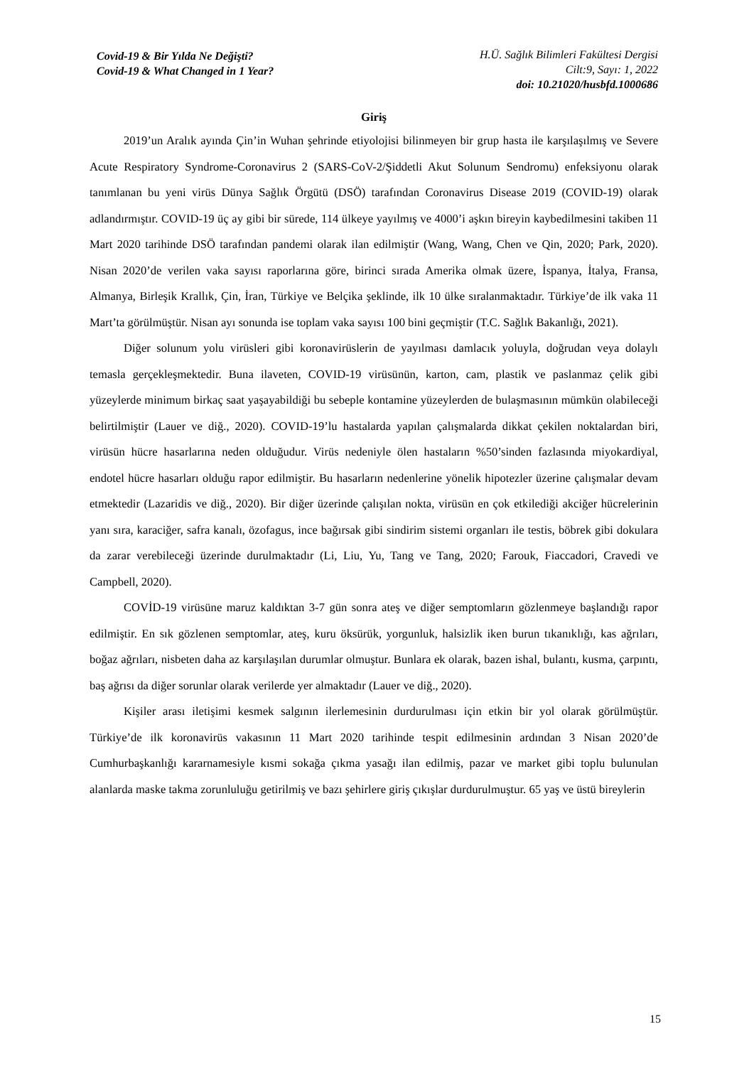Covid-19 & Bir Yılda Ne Değişti?
Covid-19 & What Changed in 1 Year?
H.Ü. Sağlık Bilimleri Fakültesi Dergisi
Cilt:9, Sayı: 1, 2022
doi: 10.21020/husbfd.1000686
Giriş
2019’un Aralık ayında Çin’in Wuhan şehrinde etiyolojisi bilinmeyen bir grup hasta ile karşılaşılmış ve Severe Acute Respiratory Syndrome-Coronavirus 2 (SARS-CoV-2/Şiddetli Akut Solunum Sendromu) enfeksiyonu olarak tanımlanan bu yeni virüs Dünya Sağlık Örgütü (DSÖ) tarafından Coronavirus Disease 2019 (COVID-19) olarak adlandırmıştır. COVID-19 üç ay gibi bir sürede, 114 ülkeye yayılmış ve 4000’i aşkın bireyin kaybedilmesini takiben 11 Mart 2020 tarihinde DSÖ tarafından pandemi olarak ilan edilmiştir (Wang, Wang, Chen ve Qin, 2020; Park, 2020). Nisan 2020’de verilen vaka sayısı raporlarına göre, birinci sırada Amerika olmak üzere, İspanya, İtalya, Fransa, Almanya, Birleşik Krallık, Çin, İran, Türkiye ve Belçika şeklinde, ilk 10 ülke sıralanmaktadır. Türkiye’de ilk vaka 11 Mart’ta görülmüştür. Nisan ayı sonunda ise toplam vaka sayısı 100 bini geçmiştir (T.C. Sağlık Bakanlığı, 2021).
Diğer solunum yolu virüsleri gibi koronavirüslerin de yayılması damlacık yoluyla, doğrudan veya dolaylı temasla gerçekleşmektedir. Buna ilaveten, COVID-19 virüsünün, karton, cam, plastik ve paslanmaz çelik gibi yüzeylerde minimum birkaç saat yaşayabildiği bu sebeple kontamine yüzeylerden de bulaşmasının mümkün olabileceği belirtilmiştir (Lauer ve diğ., 2020). COVID-19’lu hastalarda yapılan çalışmalarda dikkat çekilen noktalardan biri, virüsün hücre hasarlarına neden olduğudur. Virüs nedeniyle ölen hastaların %50’sinden fazlasında miyokardiyal, endotel hücre hasarları olduğu rapor edilmiştir. Bu hasarların nedenlerine yönelik hipotezler üzerine çalışmalar devam etmektedir (Lazaridis ve diğ., 2020). Bir diğer üzerinde çalışılan nokta, virüsün en çok etkilediği akciğer hücrelerinin yanı sıra, karaciğer, safra kanalı, özofagus, ince bağırsak gibi sindirim sistemi organları ile testis, böbrek gibi dokulara da zarar verebileceği üzerinde durulmaktadır (Li, Liu, Yu, Tang ve Tang, 2020; Farouk, Fiaccadori, Cravedi ve Campbell, 2020).
COVİD-19 virüsüne maruz kaldıktan 3-7 gün sonra ateş ve diğer semptomların gözlenmeye başlandığı rapor edilmiştir. En sık gözlenen semptomlar, ateş, kuru öksürük, yorgunluk, halsizlik iken burun tıkanıklığı, kas ağrıları, boğaz ağrıları, nisbeten daha az karşılaşılan durumlar olmuştur. Bunlara ek olarak, bazen ishal, bulantı, kusma, çarpıntı, baş ağrısı da diğer sorunlar olarak verilerde yer almaktadır (Lauer ve diğ., 2020).
Kişiler arası iletişimi kesmek salgının ilerlemesinin durdurulması için etkin bir yol olarak görülmüştür. Türkiye’de ilk koronavirüs vakasının 11 Mart 2020 tarihinde tespit edilmesinin ardından 3 Nisan 2020’de Cumhurbaşkanlığı kararnamesiyle kısmi sokağa çıkma yasağı ilan edilmiş, pazar ve market gibi toplu bulunulan alanlarda maske takma zorunluluğu getirilmiş ve bazı şehirlere giriş çıkışlar durdurulmuştur. 65 yaş ve üstü bireylerin
15